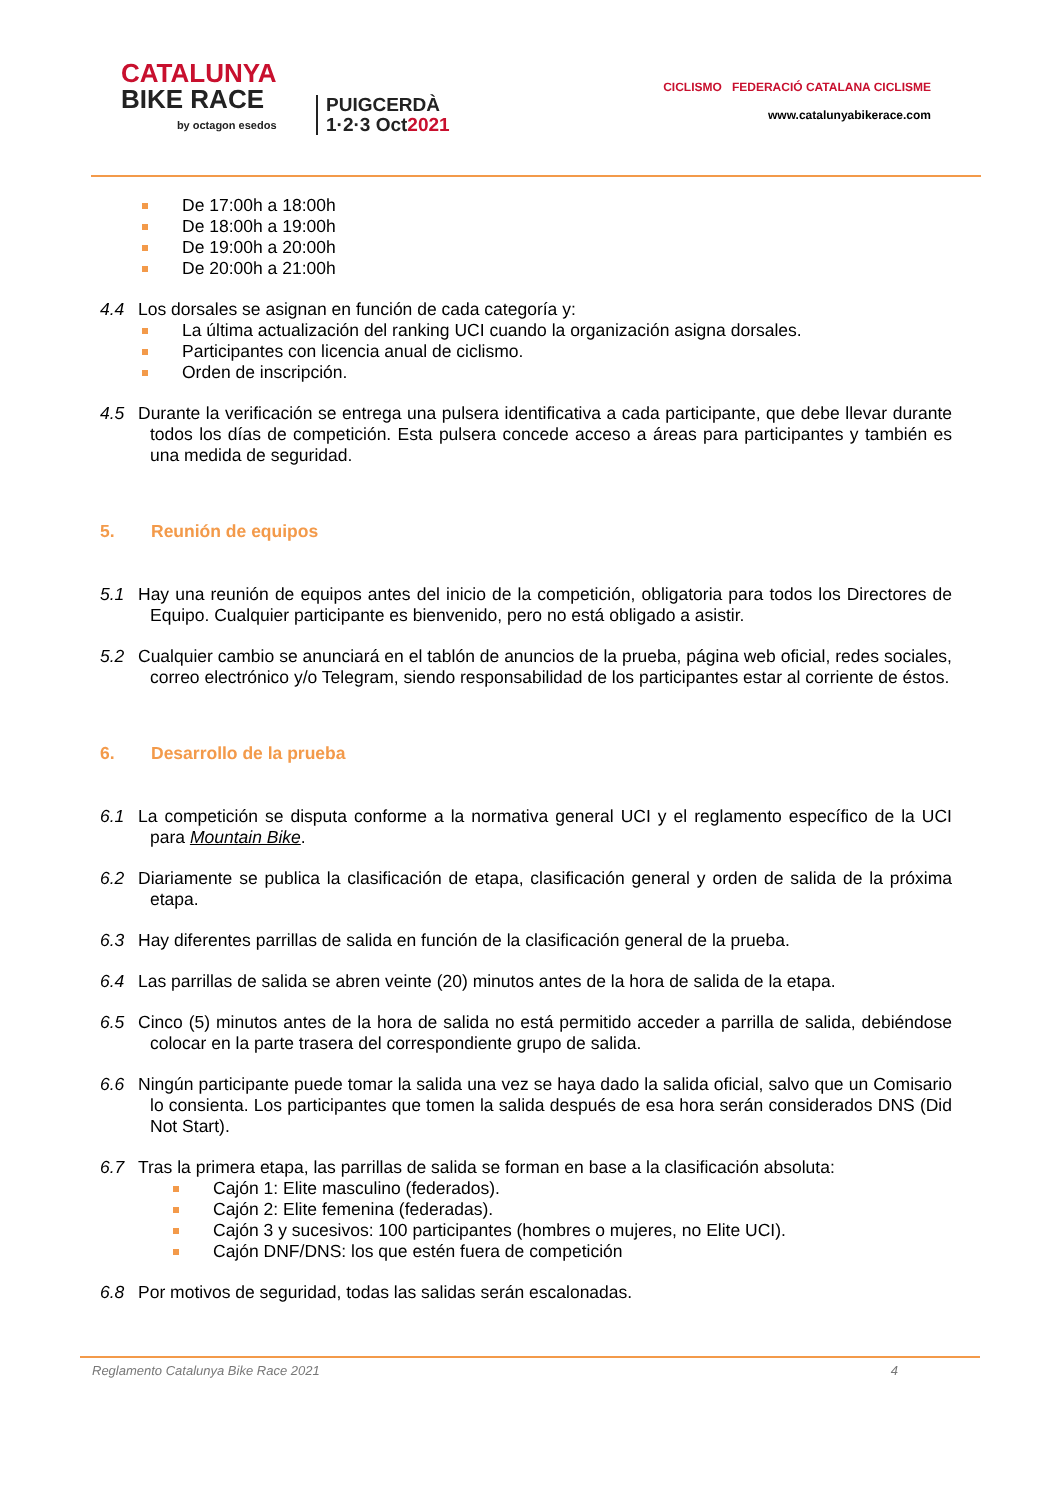CATALUNYA
BIKE RACE
by octagon esedos
PUIGCERDÀ
1·2·3 Oct2021
CICLISMO FEDERACIÓ CATALANA CICLISME
www.catalunyabikerace.com
De 17:00h a 18:00h
De 18:00h a 19:00h
De 19:00h a 20:00h
De 20:00h a 21:00h
4.4 Los dorsales se asignan en función de cada categoría y:
La última actualización del ranking UCI cuando la organización asigna dorsales.
Participantes con licencia anual de ciclismo.
Orden de inscripción.
4.5 Durante la verificación se entrega una pulsera identificativa a cada participante, que debe llevar durante todos los días de competición. Esta pulsera concede acceso a áreas para participantes y también es una medida de seguridad.
5. Reunión de equipos
5.1 Hay una reunión de equipos antes del inicio de la competición, obligatoria para todos los Directores de Equipo. Cualquier participante es bienvenido, pero no está obligado a asistir.
5.2 Cualquier cambio se anunciará en el tablón de anuncios de la prueba, página web oficial, redes sociales, correo electrónico y/o Telegram, siendo responsabilidad de los participantes estar al corriente de éstos.
6. Desarrollo de la prueba
6.1 La competición se disputa conforme a la normativa general UCI y el reglamento específico de la UCI para Mountain Bike.
6.2 Diariamente se publica la clasificación de etapa, clasificación general y orden de salida de la próxima etapa.
6.3 Hay diferentes parrillas de salida en función de la clasificación general de la prueba.
6.4 Las parrillas de salida se abren veinte (20) minutos antes de la hora de salida de la etapa.
6.5 Cinco (5) minutos antes de la hora de salida no está permitido acceder a parrilla de salida, debiéndose colocar en la parte trasera del correspondiente grupo de salida.
6.6 Ningún participante puede tomar la salida una vez se haya dado la salida oficial, salvo que un Comisario lo consienta. Los participantes que tomen la salida después de esa hora serán considerados DNS (Did Not Start).
6.7 Tras la primera etapa, las parrillas de salida se forman en base a la clasificación absoluta:
Cajón 1: Elite masculino (federados).
Cajón 2: Elite femenina (federadas).
Cajón 3 y sucesivos: 100 participantes (hombres o mujeres, no Elite UCI).
Cajón DNF/DNS: los que estén fuera de competición
6.8 Por motivos de seguridad, todas las salidas serán escalonadas.
Reglamento Catalunya Bike Race 2021 4